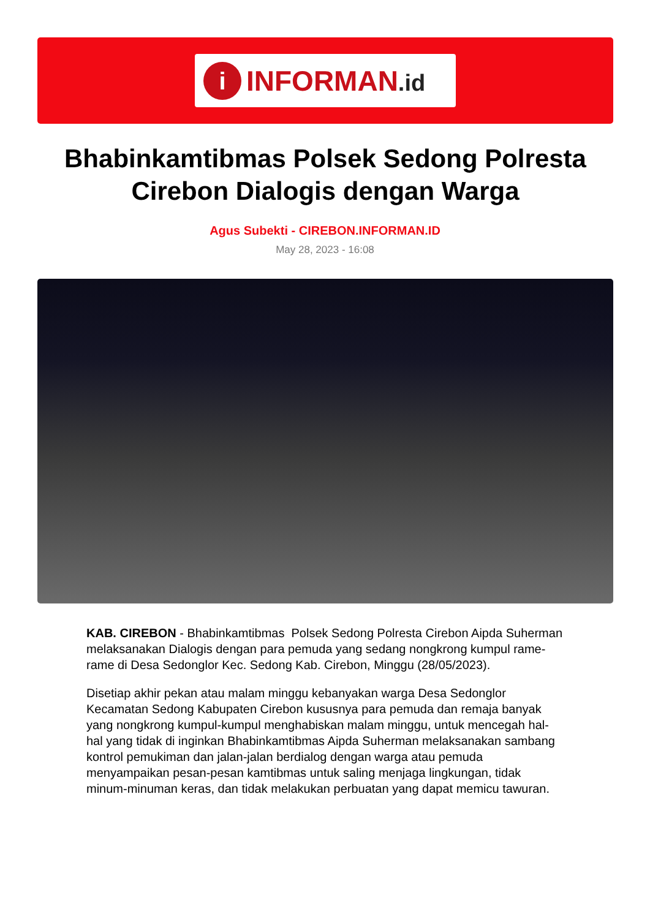i
INFORMAN.id
Bhabinkamtibmas Polsek Sedong Polresta Cirebon Dialogis dengan Warga
Agus Subekti - CIREBON.INFORMAN.ID
May 28, 2023 - 16:08
KAB. CIREBON - Bhabinkamtibmas Polsek Sedong Polresta Cirebon Aipda Suherman melaksanakan Dialogis dengan para pemuda yang sedang nongkrong kumpul rame-rame di Desa Sedonglor Kec. Sedong Kab. Cirebon, Minggu (28/05/2023).
Disetiap akhir pekan atau malam minggu kebanyakan warga Desa Sedonglor Kecamatan Sedong Kabupaten Cirebon kususnya para pemuda dan remaja banyak yang nongkrong kumpul-kumpul menghabiskan malam minggu, untuk mencegah hal-hal yang tidak di inginkan Bhabinkamtibmas Aipda Suherman melaksanakan sambang kontrol pemukiman dan jalan-jalan berdialog dengan warga atau pemuda menyampaikan pesan-pesan kamtibmas untuk saling menjaga lingkungan, tidak minum-minuman keras, dan tidak melakukan perbuatan yang dapat memicu tawuran.